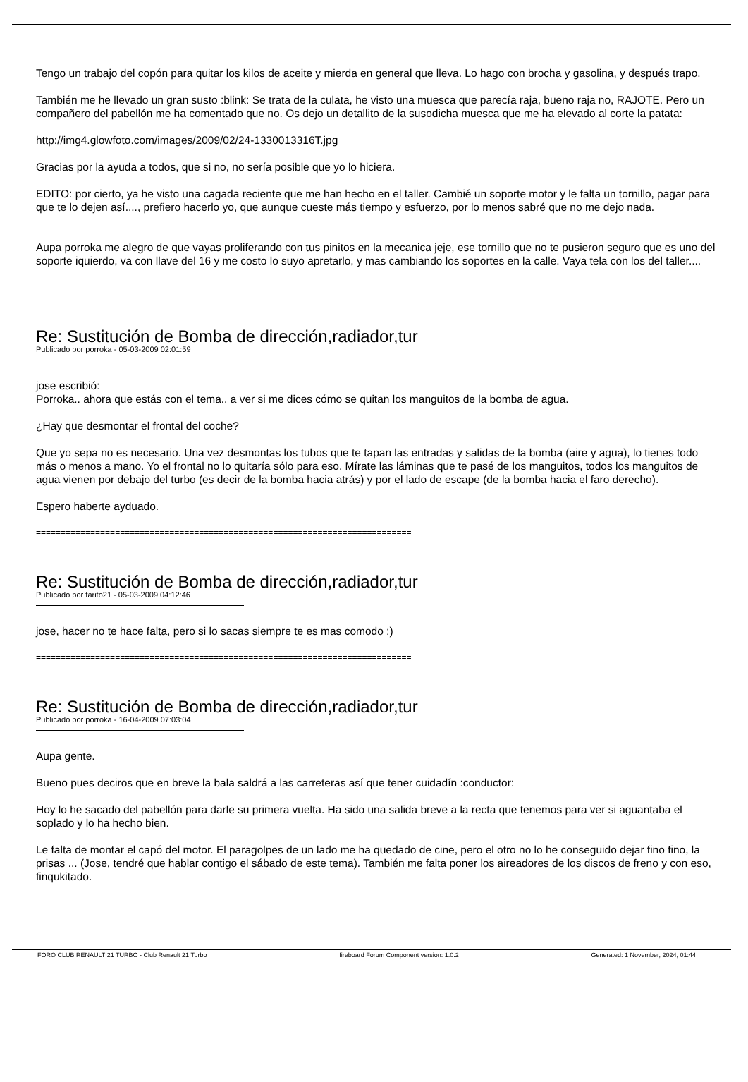Tengo un trabajo del copón para quitar los kilos de aceite y mierda en general que lleva. Lo hago con brocha y gasolina, y después trapo.
También me he llevado un gran susto :blink: Se trata de la culata, he visto una muesca que parecía raja, bueno raja no, RAJOTE. Pero un compañero del pabellón me ha comentado que no. Os dejo un detallito de la susodicha muesca que me ha elevado al corte la patata:
http://img4.glowfoto.com/images/2009/02/24-1330013316T.jpg
Gracias por la ayuda a todos, que si no, no sería posible que yo lo hiciera.
EDITO: por cierto, ya he visto una cagada reciente que me han hecho en el taller. Cambié un soporte motor y le falta un tornillo, pagar para que te lo dejen así...., prefiero hacerlo yo, que aunque cueste más tiempo y esfuerzo, por lo menos sabré que no me dejo nada.
Aupa porroka me alegro de que vayas proliferando con tus pinitos en la mecanica jeje, ese tornillo que no te pusieron seguro que es uno del soporte iquierdo, va con llave del 16 y me costo lo suyo apretarlo, y mas cambiando los soportes en la calle. Vaya tela con los del taller....
============================================================================
Re: Sustitución de Bomba de dirección,radiador,tur
Publicado por porroka - 05-03-2009 02:01:59
jose escribió:
Porroka.. ahora que estás con el tema.. a ver si me dices cómo se quitan los manguitos de la bomba de agua.
¿Hay que desmontar el frontal del coche?
Que yo sepa no es necesario. Una vez desmontas los tubos que te tapan las entradas y salidas de la bomba (aire y agua), lo tienes todo más o menos a mano. Yo el frontal no lo quitaría sólo para eso. Mírate las láminas que te pasé de los manguitos, todos los manguitos de agua vienen por debajo del turbo (es decir de la bomba hacia atrás) y por el lado de escape (de la bomba hacia el faro derecho).
Espero haberte ayduado.
============================================================================
Re: Sustitución de Bomba de dirección,radiador,tur
Publicado por farito21 - 05-03-2009 04:12:46
jose, hacer no te hace falta, pero si lo sacas siempre te es mas comodo ;)
============================================================================
Re: Sustitución de Bomba de dirección,radiador,tur
Publicado por porroka - 16-04-2009 07:03:04
Aupa gente.
Bueno pues deciros que en breve la bala saldrá a las carreteras así que tener cuidadín :conductor:
Hoy lo he sacado del pabellón para darle su primera vuelta. Ha sido una salida breve a la recta que tenemos para ver si aguantaba el soplado y lo ha hecho bien.
Le falta de montar el capó del motor. El paragolpes de un lado me ha quedado de cine, pero el otro no lo he conseguido dejar fino fino, la prisas ... (Jose, tendré que hablar contigo el sábado de este tema). También me falta poner los aireadores de los discos de freno y con eso, finqukitado.
FORO CLUB RENAULT 21 TURBO - Club Renault 21 Turbo fireboard Forum Component version: 1.0.2 Generated: 1 November, 2024, 01:44